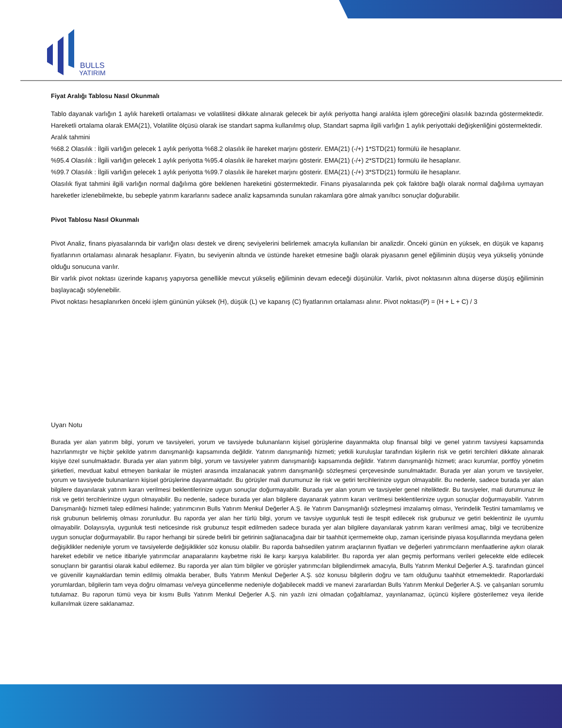BULLS
YATIRIM
Fiyat Aralığı Tablosu Nasıl Okunmalı
Tablo dayanak varlığın 1 aylık hareketli ortalaması ve volatilitesi dikkate alınarak gelecek bir aylık periyotta hangi aralıkta işlem göreceğini olasılık bazında göstermektedir. Hareketli ortalama olarak EMA(21), Volatilite ölçüsü olarak ise standart sapma kullanılmış olup, Standart sapma ilgili varlığın 1 aylık periyottaki değişkenliğini göstermektedir.
Aralık tahmini
%68.2 Olasılık : İlgili varlığın gelecek 1 aylık periyotta %68.2 olasılık ile hareket marjını gösterir. EMA(21) (-/+) 1*STD(21) formülü ile hesaplanır.
%95.4 Olasılık : İlgili varlığın gelecek 1 aylık periyotta %95.4 olasılık ile hareket marjını gösterir. EMA(21) (-/+) 2*STD(21) formülü ile hesaplanır.
%99.7 Olasılık : İlgili varlığın gelecek 1 aylık periyotta %99.7 olasılık ile hareket marjını gösterir. EMA(21) (-/+) 3*STD(21) formülü ile hesaplanır.
Olasılık fiyat tahmini ilgili varlığın normal dağılıma göre beklenen hareketini göstermektedir. Finans piyasalarında pek çok faktöre bağlı olarak normal dağılıma uymayan hareketler izlenebilmekte, bu sebeple yatırım kararlarını sadece analiz kapsamında sunulan rakamlara göre almak yanıltıcı sonuçlar doğurabilir.
Pivot Tablosu Nasıl Okunmalı
Pivot Analiz, finans piyasalarında bir varlığın olası destek ve direnç seviyelerini belirlemek amacıyla kullanılan bir analizdir. Önceki günün en yüksek, en düşük ve kapanış fiyatlarının ortalaması alınarak hesaplanır. Fiyatın, bu seviyenin altında ve üstünde hareket etmesine bağlı olarak piyasanın genel eğiliminin düşüş veya yükseliş yönünde olduğu sonucuna varılır.
Bir varlık pivot noktası üzerinde kapanış yapıyorsa genellikle mevcut yükseliş eğiliminin devam edeceği düşünülür. Varlık, pivot noktasının altına düşerse düşüş eğiliminin başlayacağı söylenebilir.
Pivot noktası hesaplanırken önceki işlem gününün yüksek (H), düşük (L) ve kapanış (C) fiyatlarının ortalaması alınır. Pivot noktası(P) = (H + L + C) / 3
Uyarı Notu
Burada yer alan yatırım bilgi, yorum ve tavsiyeleri, yorum ve tavsiyede bulunanların kişisel görüşlerine dayanmakta olup finansal bilgi ve genel yatırım tavsiyesi kapsamında hazırlanmıştır ve hiçbir şekilde yatırım danışmanlığı kapsamında değildir. Yatırım danışmanlığı hizmeti; yetkili kuruluşlar tarafından kişilerin risk ve getiri tercihleri dikkate alınarak kişiye özel sunulmaktadır. Burada yer alan yatırım bilgi, yorum ve tavsiyeler yatırım danışmanlığı kapsamında değildir. Yatırım danışmanlığı hizmeti; aracı kurumlar, portföy yönetim şirketleri, mevduat kabul etmeyen bankalar ile müşteri arasında imzalanacak yatırım danışmanlığı sözleşmesi çerçevesinde sunulmaktadır. Burada yer alan yorum ve tavsiyeler, yorum ve tavsiyede bulunanların kişisel görüşlerine dayanmaktadır. Bu görüşler mali durumunuz ile risk ve getiri tercihlerinize uygun olmayabilir. Bu nedenle, sadece burada yer alan bilgilere dayanılarak yatırım kararı verilmesi beklentilerinize uygun sonuçlar doğurmayabilir. Burada yer alan yorum ve tavsiyeler genel niteliktedir. Bu tavsiyeler, mali durumunuz ile risk ve getiri tercihlerinize uygun olmayabilir. Bu nedenle, sadece burada yer alan bilgilere dayanarak yatırım kararı verilmesi beklentilerinize uygun sonuçlar doğurmayabilir. Yatırım Danışmanlığı hizmeti talep edilmesi halinde; yatırımcının Bulls Yatırım Menkul Değerler A.Ş. ile Yatırım Danışmanlığı sözleşmesi imzalamış olması, Yerindelik Testini tamamlamış ve risk grubunun belirlemiş olması zorunludur. Bu raporda yer alan her türlü bilgi, yorum ve tavsiye uygunluk testi ile tespit edilecek risk grubunuz ve getiri beklentiniz ile uyumlu olmayabilir. Dolayısıyla, uygunluk testi neticesinde risk grubunuz tespit edilmeden sadece burada yer alan bilgilere dayanılarak yatırım kararı verilmesi amaç, bilgi ve tecrübenize uygun sonuçlar doğurmayabilir. Bu rapor herhangi bir sürede belirli bir getirinin sağlanacağına dair bir taahhüt içermemekte olup, zaman içerisinde piyasa koşullarında meydana gelen değişiklikler nedeniyle yorum ve tavsiyelerde değişiklikler söz konusu olabilir. Bu raporda bahsedilen yatırım araçlarının fiyatları ve değerleri yatırımcıların menfaatlerine aykırı olarak hareket edebilir ve netice itibariyle yatırımcılar anaparalarını kaybetme riski ile karşı karşıya kalabilirler. Bu raporda yer alan geçmiş performans verileri gelecekte elde edilecek sonuçların bir garantisi olarak kabul edilemez. Bu raporda yer alan tüm bilgiler ve görüşler yatırımcıları bilgilendirmek amacıyla, Bulls Yatırım Menkul Değerler A.Ş. tarafından güncel ve güvenilir kaynaklardan temin edilmiş olmakla beraber, Bulls Yatırım Menkul Değerler A.Ş. söz konusu bilgilerin doğru ve tam olduğunu taahhüt etmemektedir. Raporlardaki yorumlardan, bilgilerin tam veya doğru olmaması ve/veya güncellenme nedeniyle doğabilecek maddi ve manevi zararlardan Bulls Yatırım Menkul Değerler A.Ş. ve çalışanları sorumlu tutulamaz. Bu raporun tümü veya bir kısmı Bulls Yatırım Menkul Değerler A.Ş. nin yazılı izni olmadan çoğaltılamaz, yayınlanamaz, üçüncü kişilere gösterilemez veya ileride kullanılmak üzere saklanamaz.